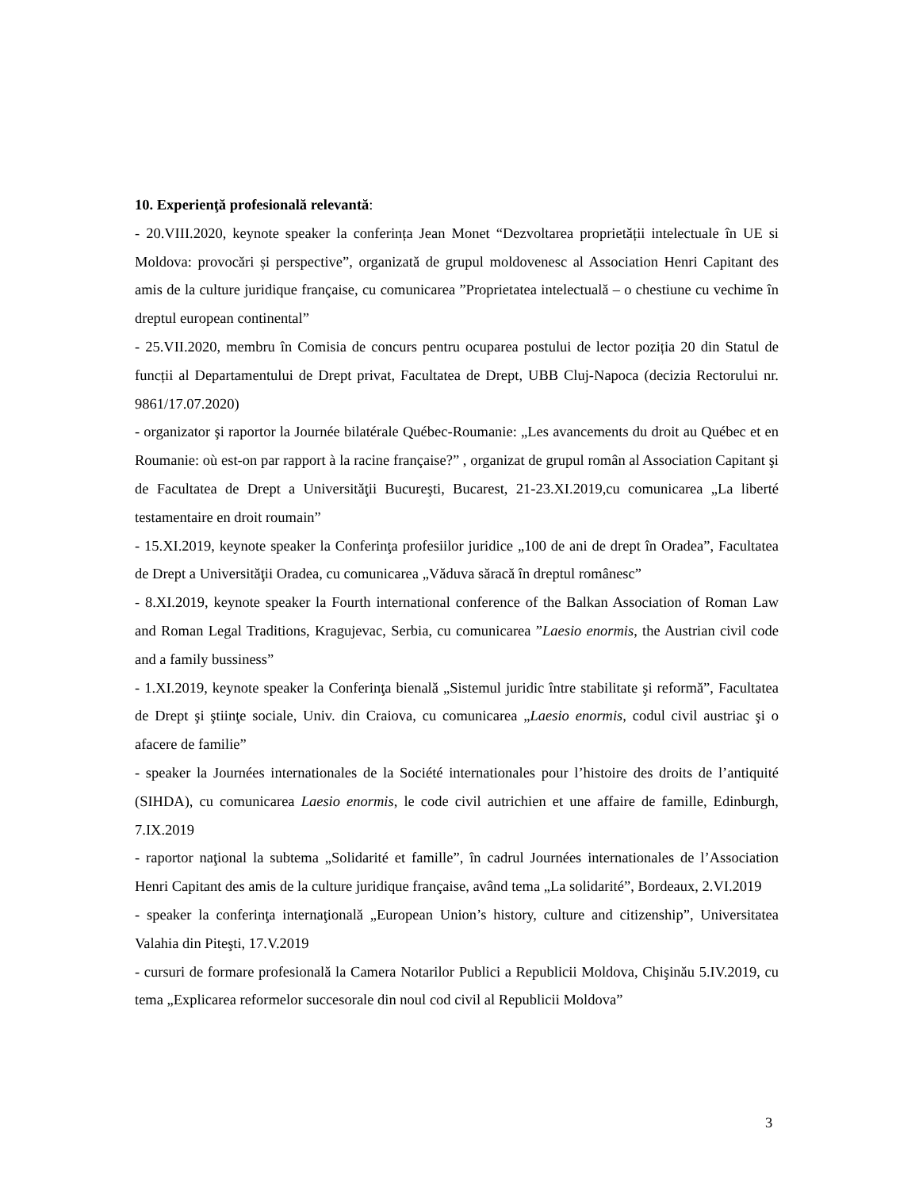10. Experienţă profesională relevantă:
- 20.VIII.2020, keynote speaker la conferința Jean Monet “Dezvoltarea proprietății intelectuale în UE si Moldova: provocări și perspective”, organizată de grupul moldovenesc al Association Henri Capitant des amis de la culture juridique française, cu comunicarea ”Proprietatea intelectuală – o chestiune cu vechime în dreptul european continental”
- 25.VII.2020, membru în Comisia de concurs pentru ocuparea postului de lector poziția 20 din Statul de funcții al Departamentului de Drept privat, Facultatea de Drept, UBB Cluj-Napoca (decizia Rectorului nr. 9861/17.07.2020)
- organizator şi raportor la Journée bilatérale Québec-Roumanie: „Les avancements du droit au Québec et en Roumanie: où est-on par rapport à la racine française?” , organizat de grupul român al Association Capitant şi de Facultatea de Drept a Universităţii Bucureşti, Bucarest, 21-23.XI.2019,cu comunicarea „La liberté testamentaire en droit roumain”
- 15.XI.2019, keynote speaker la Conferinţa profesiilor juridice „100 de ani de drept în Oradea”, Facultatea de Drept a Universităţii Oradea, cu comunicarea „Văduva săracă în dreptul românesc”
- 8.XI.2019, keynote speaker la Fourth international conference of the Balkan Association of Roman Law and Roman Legal Traditions, Kragujevac, Serbia, cu comunicarea ”Laesio enormis, the Austrian civil code and a family bussiness”
- 1.XI.2019, keynote speaker la Conferinţa bienală „Sistemul juridic între stabilitate şi reformă”, Facultatea de Drept şi ştiinţe sociale, Univ. din Craiova, cu comunicarea „Laesio enormis, codul civil austriac şi o afacere de familie”
- speaker la Journées internationales de la Société internationales pour l’histoire des droits de l’antiquité (SIHDA), cu comunicarea Laesio enormis, le code civil autrichien et une affaire de famille, Edinburgh, 7.IX.2019
- raportor naţional la subtema „Solidarité et famille”, în cadrul Journées internationales de l’Association Henri Capitant des amis de la culture juridique française, având tema „La solidarité”, Bordeaux, 2.VI.2019
- speaker la conferinţa internaţională „European Union’s history, culture and citizenship”, Universitatea Valahia din Piteşti, 17.V.2019
- cursuri de formare profesională la Camera Notarilor Publici a Republicii Moldova, Chişinău 5.IV.2019, cu tema „Explicarea reformelor succesorale din noul cod civil al Republicii Moldova”
3